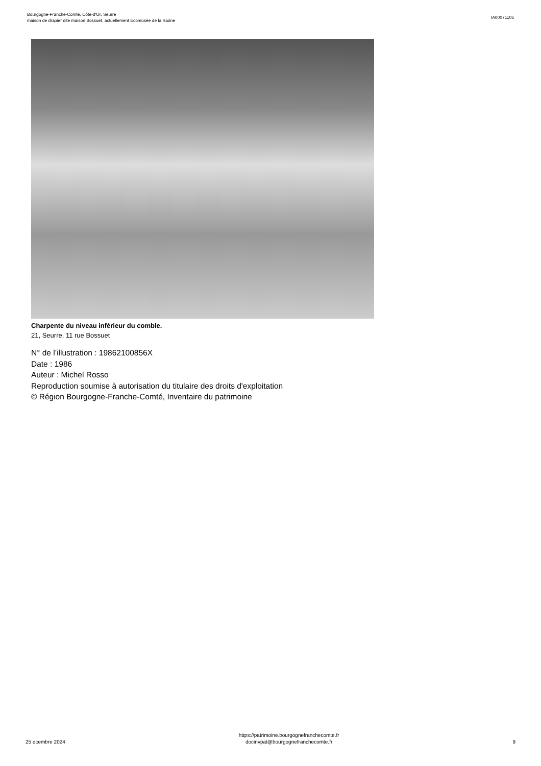Bourgogne-Franche-Comté, Côte-d'Or, Seurre
maison de drapier dite maison Bossuet, actuellement Ecomusée de la Saône
IA00071105
Charpente du niveau inférieur du comble.
21, Seurre, 11 rue Bossuet
N° de l’illustration : 19862100856X
Date : 1986
Auteur : Michel Rosso
Reproduction soumise à autorisation du titulaire des droits d'exploitation
© Région Bourgogne-Franche-Comté, Inventaire du patrimoine
25 dcembre 2024
https://patrimoine.bourgognefranchecomte.fr
docinvpat@bourgognefranchecomte.fr
9